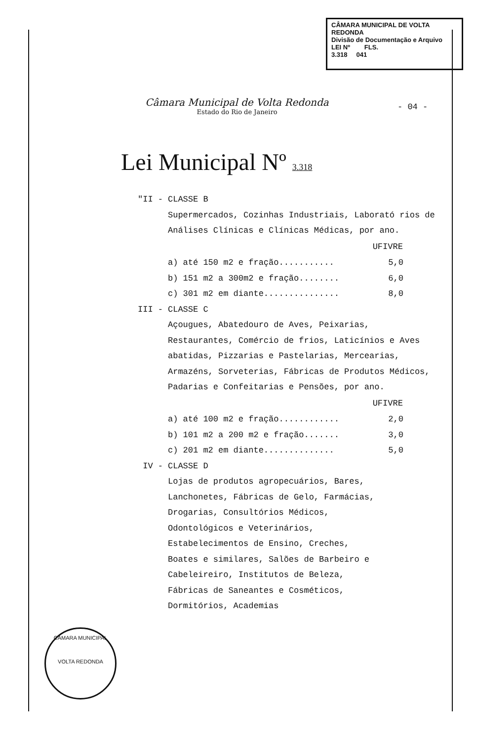CÂMARA MUNICIPAL DE VOLTA REDONDA
Divisão de Documentação e Arquivo
LEI Nº FLS.
3.318 041
Câmara Municipal de Volta Redonda
Estado do Rio de Janeiro
- 04 -
Lei Municipal Nº 3.318
"II - CLASSE B
Supermercados, Cozinhas Industriais, Laborató rios de Análises Clínicas e Clínicas Médicas, por ano.
| | UFIVRE |
| --- | --- |
| a) até 150 m2 e fração........... | 5,0 |
| b) 151 m2 a 300m2 e fração........ | 6,0 |
| c) 301 m2 em diante............... | 8,0 |
III - CLASSE C
Açougues, Abatedouro de Aves, Peixarias, Restaurantes, Comércio de frios, Laticínios e Aves abatidas, Pizzarias e Pastelarias, Mercearias, Armazéns, Sorveterias, Fábricas de Produtos Médicos, Padarias e Confeitarias e Pensões, por ano.
| | UFIVRE |
| --- | --- |
| a) até 100 m2 e fração............ | 2,0 |
| b) 101 m2 a 200 m2 e fração....... | 3,0 |
| c) 201 m2 em diante.............. | 5,0 |
IV - CLASSE D
Lojas de produtos agropecuários, Bares, Lanchonetes, Fábricas de Gelo, Farmácias, Drogarias, Consultórios Médicos, Odontológicos e Veterinários, Estabelecimentos de Ensino, Creches, Boates e similares, Salões de Barbeiro e Cabeleireiro, Institutos de Beleza, Fábricas de Saneantes e Cosméticos, Dormitórios, Academias
CÂMARA MUNICIPAL
VOLTA REDONDA